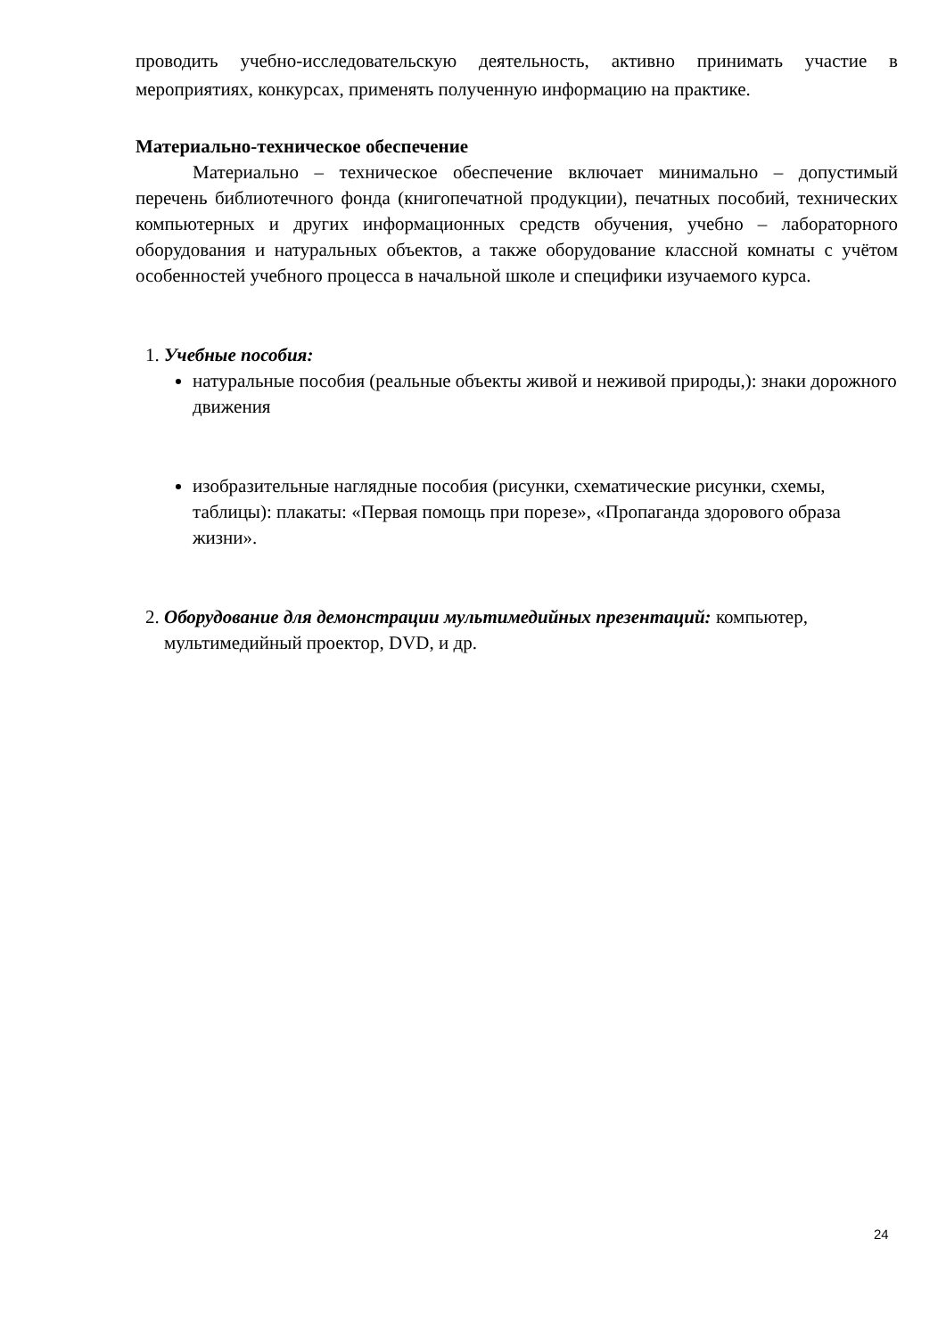проводить учебно-исследовательскую деятельность, активно принимать участие в мероприятиях, конкурсах, применять полученную информацию на практике.
Материально-техническое обеспечение
Материально – техническое обеспечение включает минимально – допустимый перечень библиотечного фонда (книгопечатной продукции), печатных пособий, технических компьютерных и других информационных средств обучения, учебно – лабораторного оборудования и натуральных объектов, а также оборудование классной комнаты с учётом особенностей учебного процесса в начальной школе и специфики изучаемого курса.
1. Учебные пособия:
натуральные пособия (реальные объекты живой и неживой природы,): знаки дорожного движения
изобразительные наглядные пособия (рисунки, схематические рисунки, схемы, таблицы): плакаты: «Первая помощь при порезе», «Пропаганда здорового образа жизни».
2. Оборудование для демонстрации мультимедийных презентаций: компьютер, мультимедийный проектор, DVD, и др.
24